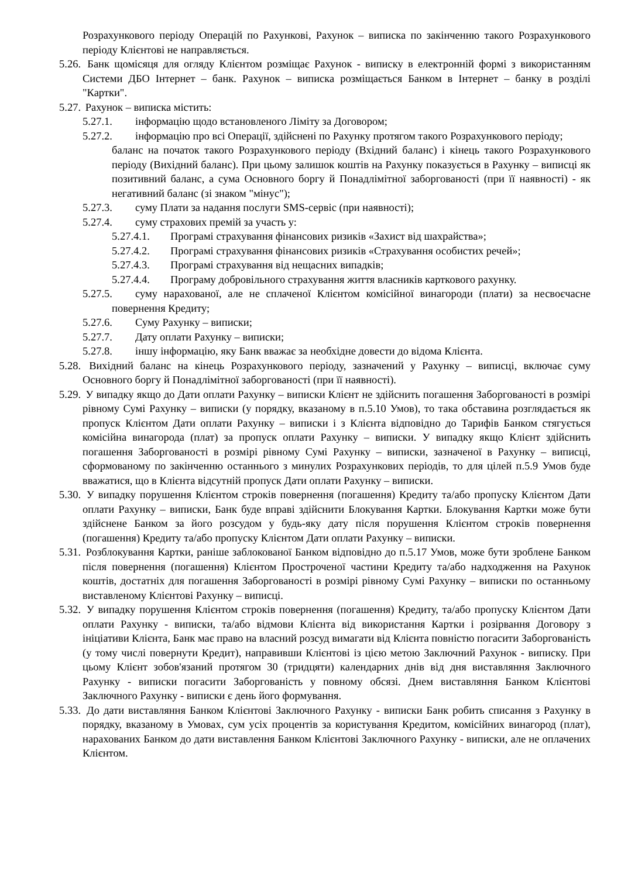Розрахункового періоду Операцій по Рахункові, Рахунок – виписка по закінченню такого Розрахункового періоду Клієнтові не направляється.
5.26. Банк щомісяця для огляду Клієнтом розміщає Рахунок - виписку в електронній формі з використанням Системи ДБО Інтернет – банк. Рахунок – виписка розміщається Банком в Інтернет – банку в розділі "Картки".
5.27. Рахунок – виписка містить:
5.27.1. інформацію щодо встановленого Ліміту за Договором;
5.27.2. інформацію про всі Операції, здійснені по Рахунку протягом такого Розрахункового періоду;
баланс на початок такого Розрахункового періоду (Вхідний баланс) і кінець такого Розрахункового періоду (Вихідний баланс). При цьому залишок коштів на Рахунку показується в Рахунку – виписці як позитивний баланс, а сума Основного боргу й Понадлімітної заборгованості (при її наявності) - як негативний баланс (зі знаком "мінус");
5.27.3. суму Плати за надання послуги SMS-сервіс (при наявності);
5.27.4. суму страхових премій за участь у:
5.27.4.1. Програмі страхування фінансових ризиків «Захист від шахрайства»;
5.27.4.2. Програмі страхування фінансових ризиків «Страхування особистих речей»;
5.27.4.3. Програмі страхування від нещасних випадків;
5.27.4.4. Програму добровільного страхування життя власників карткового рахунку.
5.27.5. суму нарахованої, але не сплаченої Клієнтом комісійної винагороди (плати) за несвоєчасне повернення Кредиту;
5.27.6. Суму Рахунку – виписки;
5.27.7. Дату оплати Рахунку – виписки;
5.27.8. іншу інформацію, яку Банк вважає за необхідне довести до відома Клієнта.
5.28. Вихідний баланс на кінець Розрахункового періоду, зазначений у Рахунку – виписці, включає суму Основного боргу й Понадлімітної заборгованості (при її наявності).
5.29. У випадку якщо до Дати оплати Рахунку – виписки Клієнт не здійснить погашення Заборгованості в розмірі рівному Сумі Рахунку – виписки (у порядку, вказаному в п.5.10 Умов), то така обставина розглядається як пропуск Клієнтом Дати оплати Рахунку – виписки і з Клієнта відповідно до Тарифів Банком стягується комісійна винагорода (плат) за пропуск оплати Рахунку – виписки. У випадку якщо Клієнт здійснить погашення Заборгованості в розмірі рівному Сумі Рахунку – виписки, зазначеної в Рахунку – виписці, сформованому по закінченню останнього з минулих Розрахункових періодів, то для цілей п.5.9 Умов буде вважатися, що в Клієнта відсутній пропуск Дати оплати Рахунку – виписки.
5.30. У випадку порушення Клієнтом строків повернення (погашення) Кредиту та/або пропуску Клієнтом Дати оплати Рахунку – виписки, Банк буде вправі здійснити Блокування Картки. Блокування Картки може бути здійснене Банком за його розсудом у будь-яку дату після порушення Клієнтом строків повернення (погашення) Кредиту та/або пропуску Клієнтом Дати оплати Рахунку – виписки.
5.31. Розблокування Картки, раніше заблокованої Банком відповідно до п.5.17 Умов, може бути зроблене Банком після повернення (погашення) Клієнтом Простроченої частини Кредиту та/або надходження на Рахунок коштів, достатніх для погашення Заборгованості в розмірі рівному Сумі Рахунку – виписки по останньому виставленому Клієнтові Рахунку – виписці.
5.32. У випадку порушення Клієнтом строків повернення (погашення) Кредиту, та/або пропуску Клієнтом Дати оплати Рахунку - виписки, та/або відмови Клієнта від використання Картки і розірвання Договору з ініціативи Клієнта, Банк має право на власний розсуд вимагати від Клієнта повністю погасити Заборгованість (у тому числі повернути Кредит), направивши Клієнтові із цією метою Заключний Рахунок - виписку. При цьому Клієнт зобов'язаний протягом 30 (тридцяти) календарних днів від дня виставляння Заключного Рахунку - виписки погасити Заборгованість у повному обсязі. Днем виставляння Банком Клієнтові Заключного Рахунку - виписки є день його формування.
5.33. До дати виставляння Банком Клієнтові Заключного Рахунку - виписки Банк робить списання з Рахунку в порядку, вказаному в Умовах, сум усіх процентів за користування Кредитом, комісійних винагород (плат), нарахованих Банком до дати виставлення Банком Клієнтові Заключного Рахунку - виписки, але не оплачених Клієнтом.